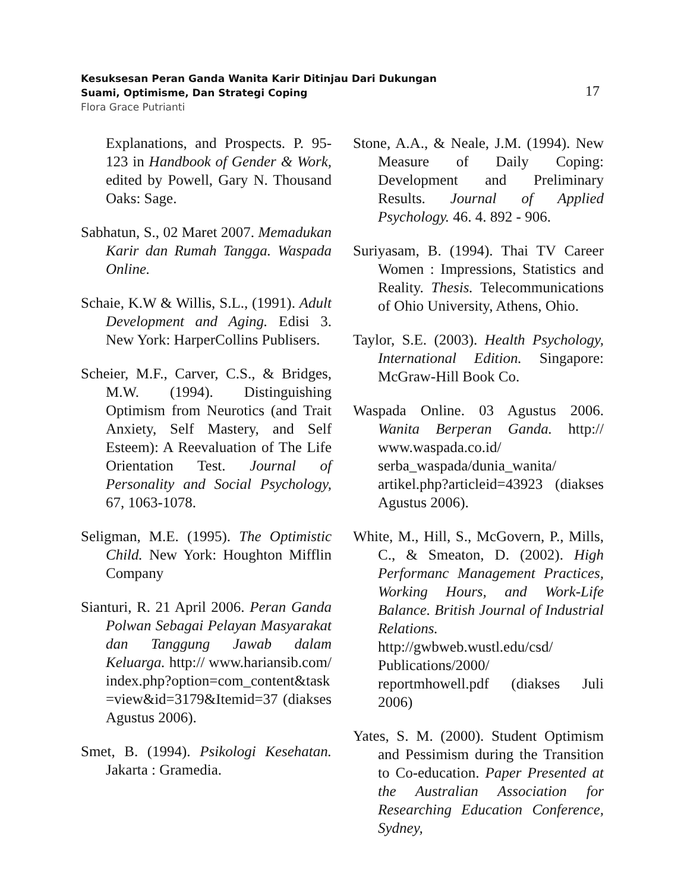Kesuksesan Peran Ganda Wanita Karir Ditinjau Dari Dukungan
Suami, Optimisme, Dan Strategi Coping
Flora Grace Putrianti
17
Explanations, and Prospects. P. 95-123 in Handbook of Gender & Work, edited by Powell, Gary N. Thousand Oaks: Sage.
Sabhatun, S., 02 Maret 2007. Memadukan Karir dan Rumah Tangga. Waspada Online.
Schaie, K.W & Willis, S.L., (1991). Adult Development and Aging. Edisi 3. New York: HarperCollins Publisers.
Scheier, M.F., Carver, C.S., & Bridges, M.W. (1994). Distinguishing Optimism from Neurotics (and Trait Anxiety, Self Mastery, and Self Esteem): A Reevaluation of The Life Orientation Test. Journal of Personality and Social Psychology, 67, 1063-1078.
Seligman, M.E. (1995). The Optimistic Child. New York: Houghton Mifflin Company
Sianturi, R. 21 April 2006. Peran Ganda Polwan Sebagai Pelayan Masyarakat dan Tanggung Jawab dalam Keluarga. http:// www.hariansib.com/ index.php?option=com_content&task =view&id=3179&Itemid=37 (diakses Agustus 2006).
Smet, B. (1994). Psikologi Kesehatan. Jakarta : Gramedia.
Stone, A.A., & Neale, J.M. (1994). New Measure of Daily Coping: Development and Preliminary Results. Journal of Applied Psychology. 46. 4. 892 - 906.
Suriyasam, B. (1994). Thai TV Career Women : Impressions, Statistics and Reality. Thesis. Telecommunications of Ohio University, Athens, Ohio.
Taylor, S.E. (2003). Health Psychology, International Edition. Singapore: McGraw-Hill Book Co.
Waspada Online. 03 Agustus 2006. Wanita Berperan Ganda. http:// www.waspada.co.id/ serba_waspada/dunia_wanita/ artikel.php?articleid=43923 (diakses Agustus 2006).
White, M., Hill, S., McGovern, P., Mills, C., & Smeaton, D. (2002). High Performanc Management Practices, Working Hours, and Work-Life Balance. British Journal of Industrial Relations. http://gwbweb.wustl.edu/csd/ Publications/2000/ reportmhowell.pdf (diakses Juli 2006)
Yates, S. M. (2000). Student Optimism and Pessimism during the Transition to Co-education. Paper Presented at the Australian Association for Researching Education Conference, Sydney,